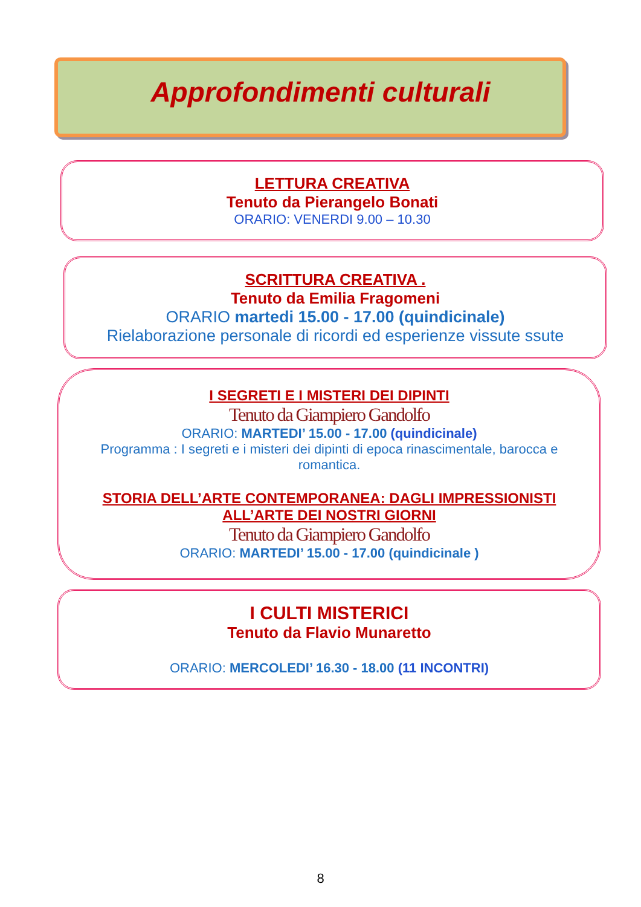Approfondimenti culturali
LETTURA CREATIVA
Tenuto da Pierangelo Bonati
ORARIO: VENERDI 9.00 – 10.30
SCRITTURA CREATIVA .
Tenuto da Emilia Fragomeni
ORARIO martedi 15.00 - 17.00 (quindicinale)
Rielaborazione personale di ricordi ed esperienze vissute ssute
I SEGRETI E I MISTERI DEI DIPINTI
Tenuto da Giampiero Gandolfo
ORARIO: MARTEDI’ 15.00 - 17.00 (quindicinale)
Programma : I segreti e i misteri dei dipinti di epoca rinascimentale, barocca e romantica.
STORIA DELL’ARTE CONTEMPORANEA: DAGLI IMPRESSIONISTI ALL’ARTE DEI NOSTRI GIORNI
Tenuto da Giampiero Gandolfo
ORARIO: MARTEDI’ 15.00 - 17.00 (quindicinale )
I CULTI MISTERICI
Tenuto da Flavio Munaretto
ORARIO: MERCOLEDI’ 16.30 - 18.00 (11 INCONTRI)
8